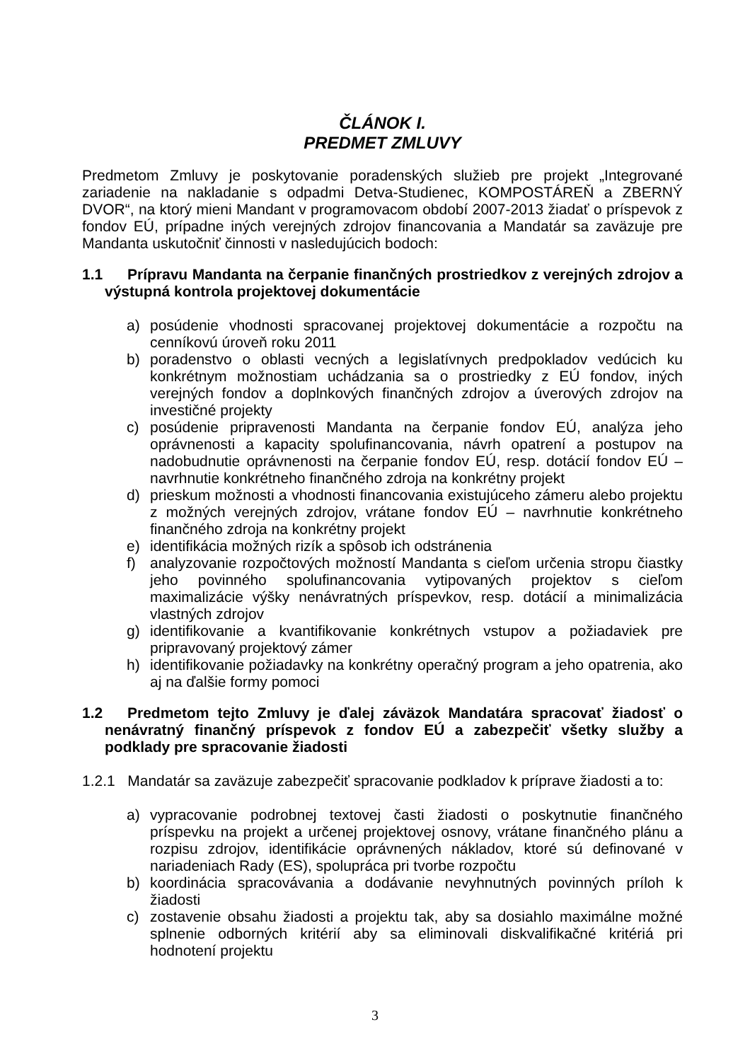ČLÁNOK I.
PREDMET ZMLUVY
Predmetom Zmluvy je poskytovanie poradenských služieb pre projekt „Integrované zariadenie na nakladanie s odpadmi Detva-Studienec, KOMPOSTÁREŇ a ZBERNÝ DVOR“, na ktorý mieni Mandant v programovacom období 2007-2013 žiadať o príspevok z fondov EÚ, prípadne iných verejných zdrojov financovania a Mandatár sa zaväzuje pre Mandanta uskutočniť činnosti v nasledujúcich bodoch:
1.1 Prípravu Mandanta na čerpanie finančných prostriedkov z verejných zdrojov a výstupná kontrola projektovej dokumentácie
a) posúdenie vhodnosti spracovanej projektovej dokumentácie a rozpočtu na cenníkovú úroveň roku 2011
b) poradenstvo o oblasti vecných a legislatívnych predpokladov vedúcich ku konkrétnym možnostiam uchádzania sa o prostriedky z EÚ fondov, iných verejných fondov a doplnkových finančných zdrojov a úverových zdrojov na investičné projekty
c) posúdenie pripravenosti Mandanta na čerpanie fondov EÚ, analýza jeho oprávnenosti a kapacity spolufinancovania, návrh opatrení a postupov na nadobudnutie oprávnenosti na čerpanie fondov EÚ, resp. dotácií fondov EÚ – navrhnutie konkrétneho finančného zdroja na konkrétny projekt
d) prieskum možnosti a vhodnosti financovania existujúceho zámeru alebo projektu z možných verejných zdrojov, vrátane fondov EÚ – navrhnutie konkrétneho finančného zdroja na konkrétny projekt
e) identifikácia možných rizík a spôsob ich odstránenia
f) analyzovanie rozpočtových možností Mandanta s cieľom určenia stropu čiastky jeho povinného spolufinancovania vytipovaných projektov s cieľom maximalizácie výšky nenávratných príspevkov, resp. dotácií a minimalizácia vlastných zdrojov
g) identifikovanie a kvantifikovanie konkrétnych vstupov a požiadaviek pre pripravovaný projektový zámer
h) identifikovanie požiadavky na konkrétny operačný program a jeho opatrenia, ako aj na ďalšie formy pomoci
1.2 Predmetom tejto Zmluvy je ďalej záväzok Mandatára spracovať žiadosť o nenávratný finančný príspevok z fondov EÚ a zabezpečiť všetky služby a podklady pre spracovanie žiadosti
1.2.1 Mandatár sa zaväzuje zabezpečiť spracovanie podkladov k príprave žiadosti a to:
a) vypracovanie podrobnej textovej časti žiadosti o poskytnutie finančného príspevku na projekt a určenej projektovej osnovy, vrátane finančného plánu a rozpisu zdrojov, identifikácie oprávnených nákladov, ktoré sú definované v nariadeniach Rady (ES), spolupráca pri tvorbe rozpočtu
b) koordinácia spracovávania a dodávanie nevyhnutných povinných príloh k žiadosti
c) zostavenie obsahu žiadosti a projektu tak, aby sa dosiahlo maximálne možné splnenie odborných kritérií aby sa eliminovali diskvalifikačné kritériá pri hodnotení projektu
3